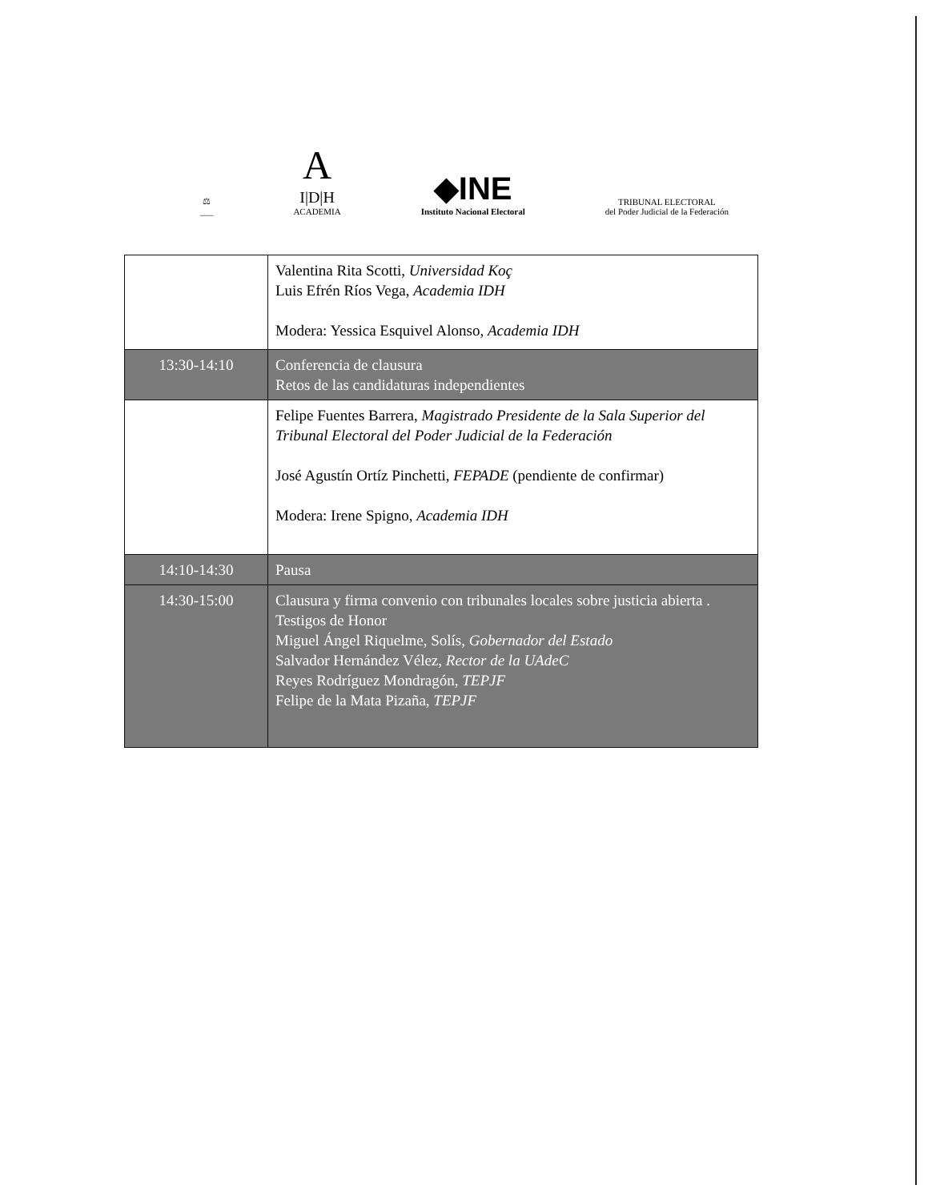⚖
___
A
I|D|H
ACADEMIA
◆INE
Instituto Nacional Electoral
TRIBUNAL ELECTORAL
del Poder Judicial de la Federación
| | Valentina Rita Scotti, Universidad Koç Luis Efrén Ríos Vega, Academia IDH Modera: Yessica Esquivel Alonso, Academia IDH |
| 13:30-14:10 | Conferencia de clausura Retos de las candidaturas independientes |
| | Felipe Fuentes Barrera, Magistrado Presidente de la Sala Superior del Tribunal Electoral del Poder Judicial de la Federación José Agustín Ortíz Pinchetti, FEPADE (pendiente de confirmar) Modera: Irene Spigno, Academia IDH |
| 14:10-14:30 | Pausa |
| 14:30-15:00 | Clausura y firma convenio con tribunales locales sobre justicia abierta . Testigos de Honor Miguel Ángel Riquelme, Solís, Gobernador del Estado Salvador Hernández Vélez, Rector de la UAdeC Reyes Rodríguez Mondragón, TEPJF Felipe de la Mata Pizaña, TEPJF |